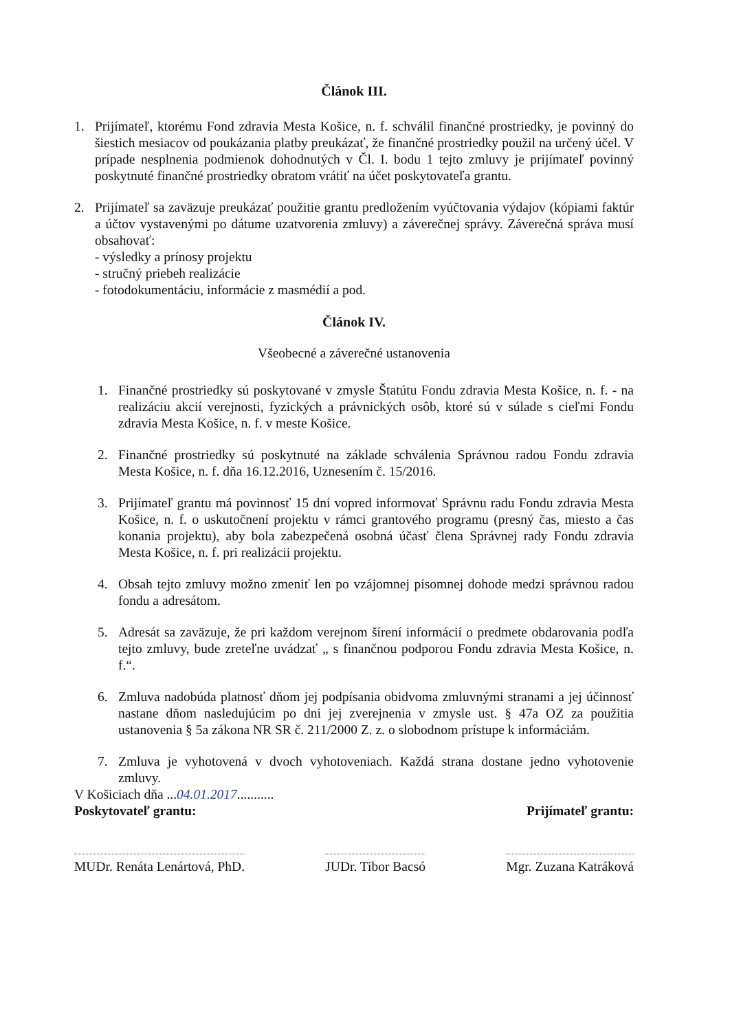Článok III.
1. Prijímateľ, ktorému Fond zdravia Mesta Košice, n. f. schválil finančné prostriedky, je povinný do šiestich mesiacov od poukázania platby preukázať, že finančné prostriedky použil na určený účel. V prípade nesplnenia podmienok dohodnutých v Čl. I. bodu 1 tejto zmluvy je prijímateľ povinný poskytnuté finančné prostriedky obratom vrátiť na účet poskytovateľa grantu.
2. Prijímateľ sa zaväzuje preukázať použitie grantu predložením vyúčtovania výdajov (kópiami faktúr a účtov vystavenými po dátume uzatvorenia zmluvy) a záverečnej správy. Záverečná správa musí obsahovať:
- výsledky a prínosy projektu
- stručný priebeh realizácie
- fotodokumentáciu, informácie z masmédií a pod.
Článok IV.
Všeobecné a záverečné ustanovenia
1. Finančné prostriedky sú poskytované v zmysle Štatútu Fondu zdravia Mesta Košice, n. f. - na realizáciu akcií verejnosti, fyzických a právnických osôb, ktoré sú v súlade s cieľmi Fondu zdravia Mesta Košice, n. f. v meste Košice.
2. Finančné prostriedky sú poskytnuté na základe schválenia Správnou radou Fondu zdravia Mesta Košice, n. f. dňa 16.12.2016, Uznesením č. 15/2016.
3. Prijímateľ grantu má povinnosť 15 dní vopred informovať Správnu radu Fondu zdravia Mesta Košice, n. f. o uskutočnení projektu v rámci grantového programu (presný čas, miesto a čas konania projektu), aby bola zabezpečená osobná účasť člena Správnej rady Fondu zdravia Mesta Košice, n. f. pri realizácii projektu.
4. Obsah tejto zmluvy možno zmeniť len po vzájomnej písomnej dohode medzi správnou radou fondu a adresátom.
5. Adresát sa zaväzuje, že pri každom verejnom šírení informácií o predmete obdarovania podľa tejto zmluvy, bude zreteľne uvádzať „ s finančnou podporou Fondu zdravia Mesta Košice, n. f.“.
6. Zmluva nadobúda platnosť dňom jej podpísania obidvoma zmluvnými stranami a jej účinnosť nastane dňom nasledujúcim po dni jej zverejnenia v zmysle ust. § 47a OZ za použitia ustanovenia § 5a zákona NR SR č. 211/2000 Z. z. o slobodnom prístupe k informáciám.
7. Zmluva je vyhotovená v dvoch vyhotoveniach. Každá strana dostane jedno vyhotovenie zmluvy.
V Košiciach dňa ...04.01.2017...........
Poskytovateľ grantu: Prijímateľ grantu:
MUDr. Renáta Lenártová, PhD. JUDr. Tibor Bacsó Mgr. Zuzana Katráková